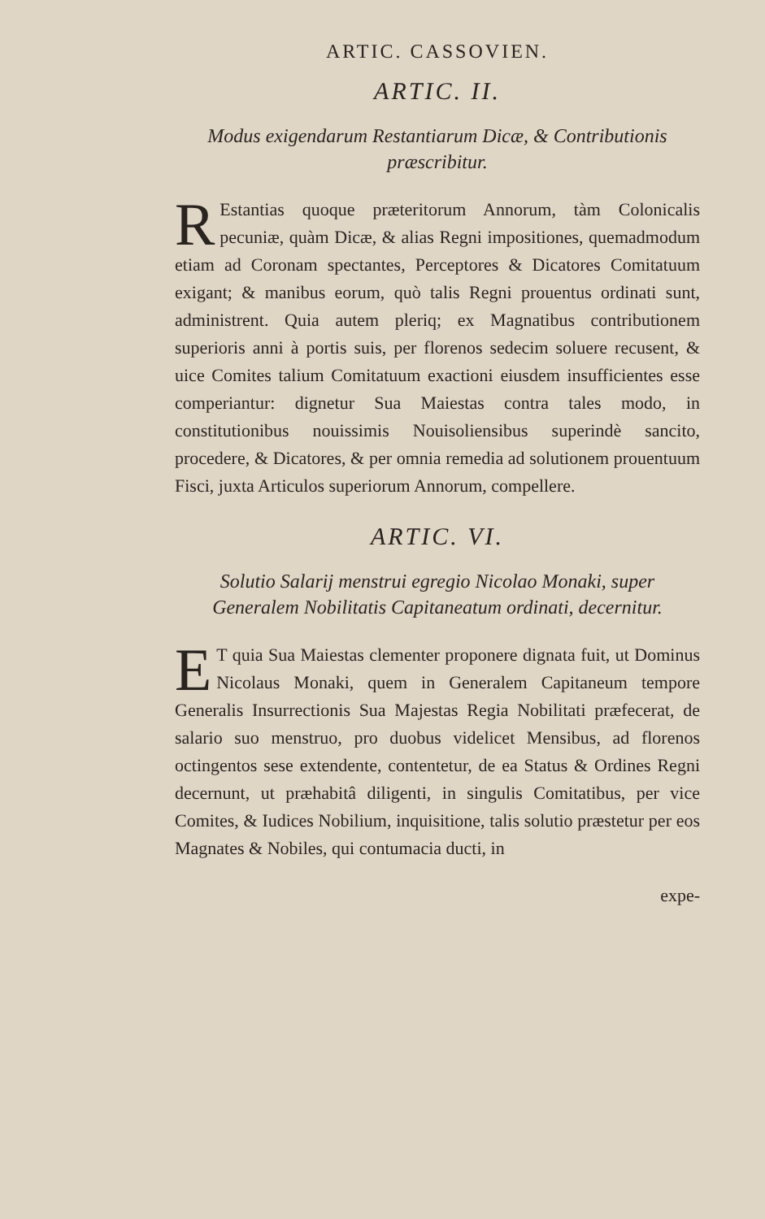ARTIC. CASSOVIEN.
ARTIC. II.
Modus exigendarum Restantiarum Dicæ, & Contributionis præscribitur.
REstantias quoque præteritorum Annorum, tàm Colonicalis pecuniæ, quàm Dicæ, & alias Regni impositiones, quemadmodum etiam ad Coronam spectantes, Perceptores & Dicatores Comitatuum exigant; & manibus eorum, quò talis Regni prouentus ordinati sunt, administrent. Quia autem pleriq; ex Magnatibus contributionem superioris anni à portis suis, per florenos sedecim soluere recusent, & uice Comites talium Comitatuum exactioni eiusdem insufficientes esse comperiantur: dignetur Sua Maiestas contra tales modo, in constitutionibus nouissimis Nouisoliensibus superindè sancito, procedere, & Dicatores, & per omnia remedia ad solutionem prouentuum Fisci, juxta Articulos superiorum Annorum, compellere.
ARTIC. VI.
Solutio Salarij menstrui egregio Nicolao Monaki, super Generalem Nobilitatis Capitaneatum ordinati, decernitur.
ET quia Sua Maiestas clementer proponere dignata fuit, ut Dominus Nicolaus Monaki, quem in Generalem Capitaneum tempore Generalis Insurrectionis Sua Majestas Regia Nobilitati præfecerat, de salario suo menstruo, pro duobus videlicet Mensibus, ad florenos octingentos sese extendente, contentetur, de ea Status & Ordines Regni decernunt, ut præhabitâ diligenti, in singulis Comitatibus, per vice Comites, & Iudices Nobilium, inquisitione, talis solutio præstetur per eos Magnates & Nobiles, qui contumacia ducti, in
expe-